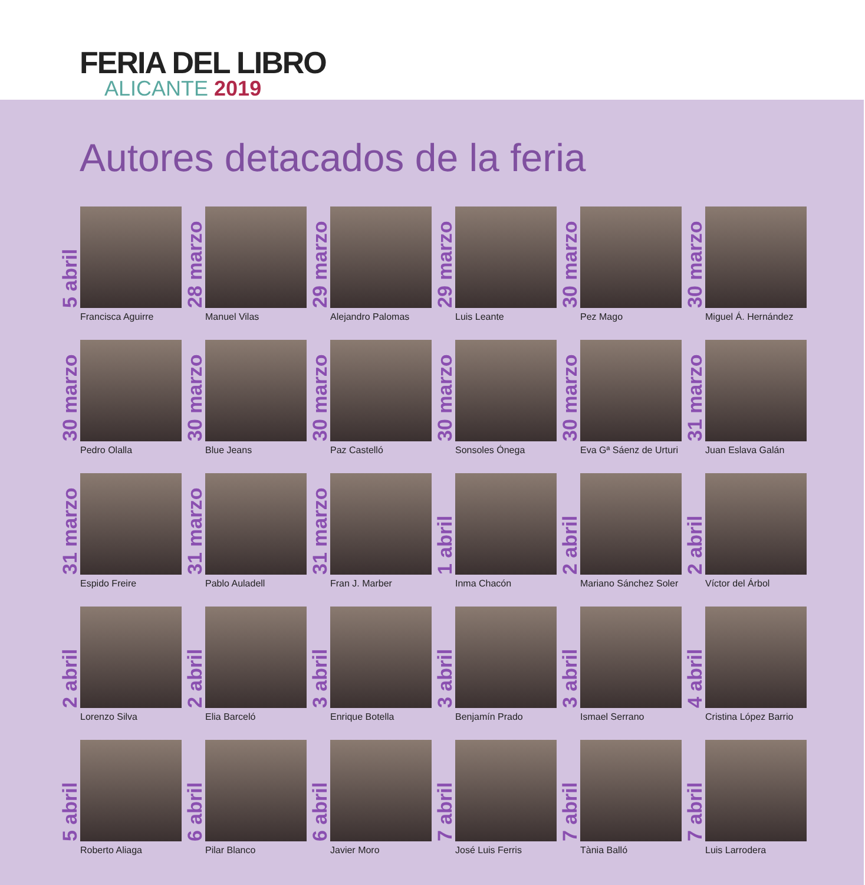FERIA DEL LIBRO
ALICANTE 2019
Autores detacados de la feria
5 abril
Francisca Aguirre
28 marzo
Manuel Vilas
29 marzo
Alejandro Palomas
29 marzo
Luis Leante
30 marzo
Pez Mago
30 marzo
Miguel Á. Hernández
30 marzo
Pedro Olalla
30 marzo
Blue Jeans
30 marzo
Paz Castelló
30 marzo
Sonsoles Ónega
30 marzo
Eva Gª Sáenz de Urturi
31 marzo
Juan Eslava Galán
31 marzo
Espido Freire
31 marzo
Pablo Auladell
31 marzo
Fran J. Marber
1 abril
Inma Chacón
2 abril
Mariano Sánchez Soler
2 abril
Víctor del Árbol
2 abril
Lorenzo Silva
2 abril
Elia Barceló
3 abril
Enrique Botella
3 abril
Benjamín Prado
3 abril
Ismael Serrano
4 abril
Cristina López Barrio
5 abril
Roberto Aliaga
6 abril
Pilar Blanco
6 abril
Javier Moro
7 abril
José Luis Ferris
7 abril
Tània Balló
7 abril
Luis Larrodera